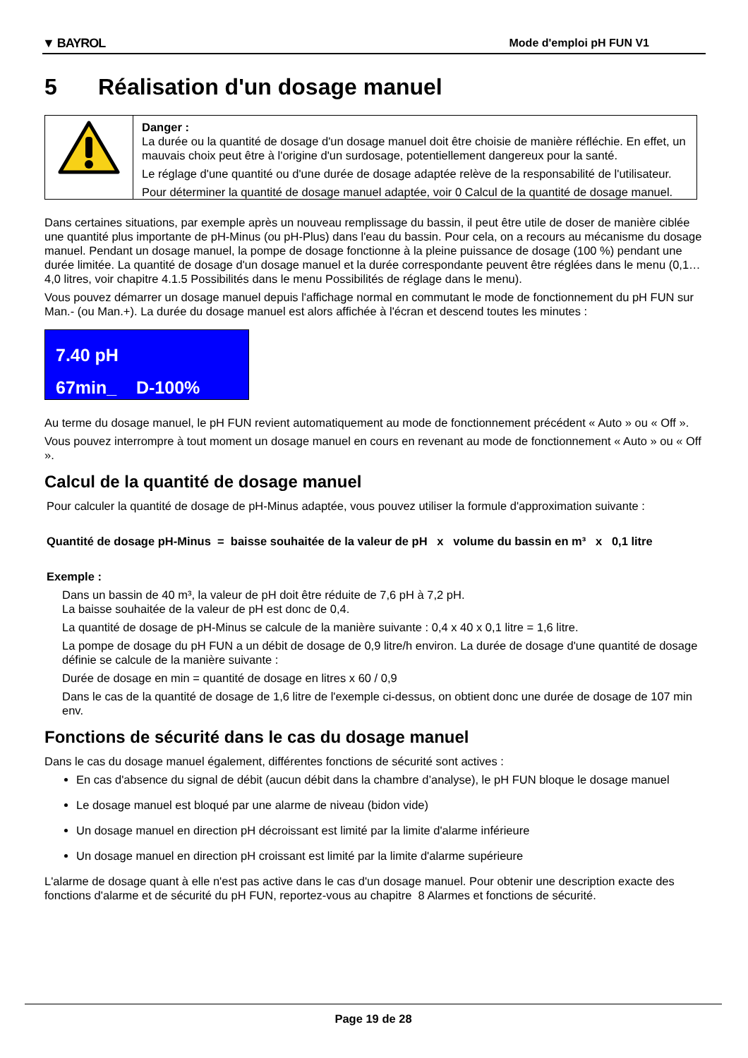▼ BAYROL Mode d'emploi pH FUN V1
5 Réalisation d'un dosage manuel
| | Danger : La durée ou la quantité de dosage d'un dosage manuel doit être choisie de manière réfléchie. En effet, un mauvais choix peut être à l'origine d'un surdosage, potentiellement dangereux pour la santé. Le réglage d'une quantité ou d'une durée de dosage adaptée relève de la responsabilité de l'utilisateur. Pour déterminer la quantité de dosage manuel adaptée, voir 0 Calcul de la quantité de dosage manuel. |
Dans certaines situations, par exemple après un nouveau remplissage du bassin, il peut être utile de doser de manière ciblée une quantité plus importante de pH-Minus (ou pH-Plus) dans l'eau du bassin. Pour cela, on a recours au mécanisme du dosage manuel. Pendant un dosage manuel, la pompe de dosage fonctionne à la pleine puissance de dosage (100 %) pendant une durée limitée. La quantité de dosage d'un dosage manuel et la durée correspondante peuvent être réglées dans le menu (0,1…4,0 litres, voir chapitre 4.1.5 Possibilités dans le menu Possibilités de réglage dans le menu).
Vous pouvez démarrer un dosage manuel depuis l'affichage normal en commutant le mode de fonctionnement du pH FUN sur Man.- (ou Man.+). La durée du dosage manuel est alors affichée à l'écran et descend toutes les minutes :
7.40 pH
67min_ D-100%
Au terme du dosage manuel, le pH FUN revient automatiquement au mode de fonctionnement précédent « Auto » ou « Off ».
Vous pouvez interrompre à tout moment un dosage manuel en cours en revenant au mode de fonctionnement « Auto » ou « Off ».
Calcul de la quantité de dosage manuel
Pour calculer la quantité de dosage de pH-Minus adaptée, vous pouvez utiliser la formule d'approximation suivante :
Quantité de dosage pH-Minus = baisse souhaitée de la valeur de pH x volume du bassin en m³ x 0,1 litre
Exemple :
Dans un bassin de 40 m³, la valeur de pH doit être réduite de 7,6 pH à 7,2 pH.
La baisse souhaitée de la valeur de pH est donc de 0,4.
La quantité de dosage de pH-Minus se calcule de la manière suivante : 0,4 x 40 x 0,1 litre = 1,6 litre.
La pompe de dosage du pH FUN a un débit de dosage de 0,9 litre/h environ. La durée de dosage d'une quantité de dosage définie se calcule de la manière suivante :
Durée de dosage en min = quantité de dosage en litres x 60 / 0,9
Dans le cas de la quantité de dosage de 1,6 litre de l'exemple ci-dessus, on obtient donc une durée de dosage de 107 min env.
Fonctions de sécurité dans le cas du dosage manuel
Dans le cas du dosage manuel également, différentes fonctions de sécurité sont actives :
En cas d'absence du signal de débit (aucun débit dans la chambre d’analyse), le pH FUN bloque le dosage manuel
Le dosage manuel est bloqué par une alarme de niveau (bidon vide)
Un dosage manuel en direction pH décroissant est limité par la limite d'alarme inférieure
Un dosage manuel en direction pH croissant est limité par la limite d'alarme supérieure
L'alarme de dosage quant à elle n'est pas active dans le cas d'un dosage manuel. Pour obtenir une description exacte des fonctions d'alarme et de sécurité du pH FUN, reportez-vous au chapitre 8 Alarmes et fonctions de sécurité.
Page 19 de 28